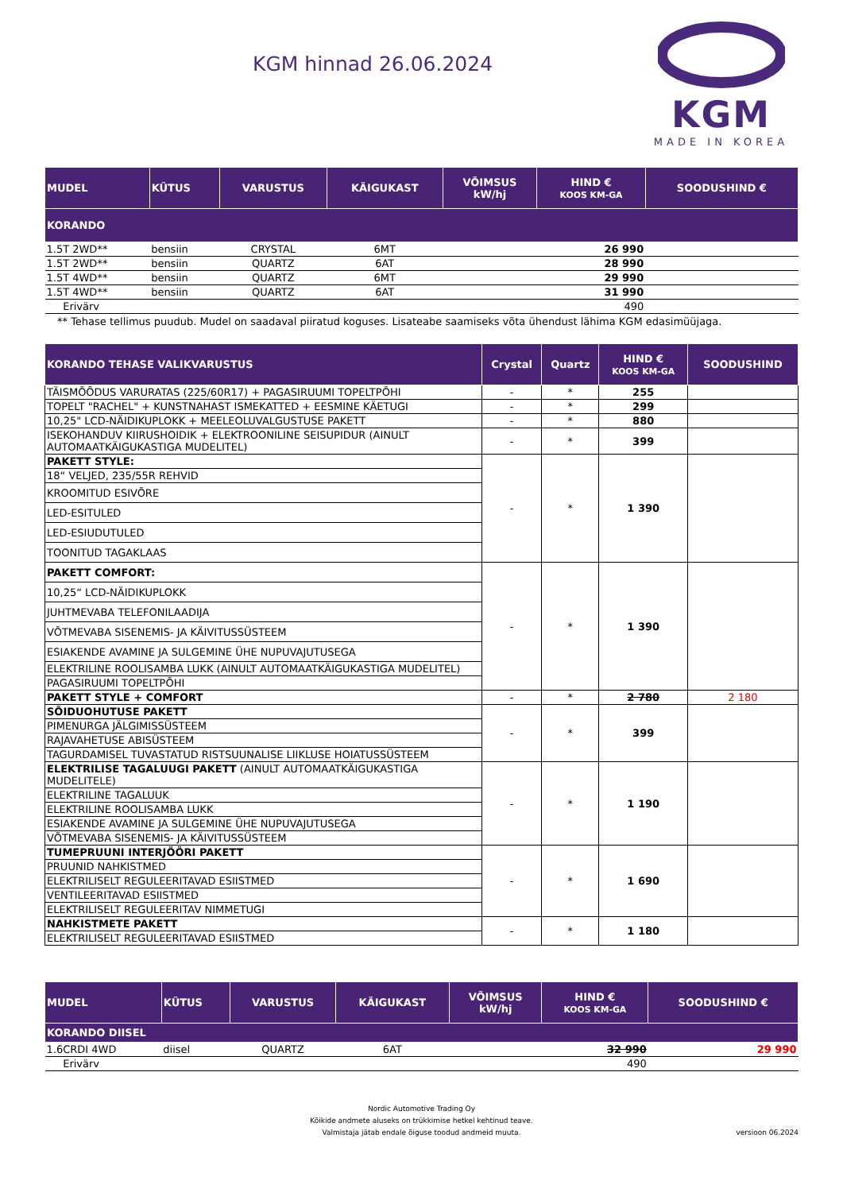KGM hinnad 26.06.2024
KGM
MADE IN KOREA
| MUDEL | KÜTUS | VARUSTUS | KÄIGUKAST | VÕIMSUS kW/hj | HIND € KOOS KM-GA | SOODUSHIND € |
| --- | --- | --- | --- | --- | --- | --- |
| KORANDO | | | | | | |
| 1.5T 2WD** | bensiin | CRYSTAL | 6MT | | 26 990 | |
| 1.5T 2WD** | bensiin | QUARTZ | 6AT | | 28 990 | |
| 1.5T 4WD** | bensiin | QUARTZ | 6MT | | 29 990 | |
| 1.5T 4WD** | bensiin | QUARTZ | 6AT | | 31 990 | |
| Erivärv | | | | | 490 | |
** Tehase tellimus puudub. Mudel on saadaval piiratud koguses. Lisateabe saamiseks võta ühendust lähima KGM edasimüüjaga.
| KORANDO TEHASE VALIKVARUSTUS | Crystal | Quartz | HIND € KOOS KM-GA | SOODUSHIND |
| --- | --- | --- | --- | --- |
| TÄISMÕÕDUS VARURATAS (225/60R17) + PAGASIRUUMI TOPELTPÕHI | - | * | 255 | |
| TOPELT "RACHEL" + KUNSTNAHAST ISMEKATTED + EESMINE KÄETUGI | - | * | 299 | |
| 10,25" LCD-NÄIDIKUPLOKK + MEELEOLUVALGUSTUSE PAKETT | - | * | 880 | |
| ISEKOHANDUV KIIRUSHOIDIK + ELEKTROONILINE SEISUPIDUR (AINULT AUTOMAATKÄIGUKASTIGA MUDELITEL) | - | * | 399 | |
| PAKETT STYLE: | - | * | 1 390 | |
| 18“ VELJED, 235/55R REHVID | | | | |
| KROOMITUD ESIVÕRE | | | | |
| LED-ESITULED | | | | |
| LED-ESIUDUTULED | | | | |
| TOONITUD TAGAKLAAS | | | | |
| PAKETT COMFORT: | - | * | 1 390 | |
| 10,25“ LCD-NÄIDIKUPLOKK | | | | |
| JUHTMEVABA TELEFONILAADIJA | | | | |
| VÕTMEVABA SISENEMIS- JA KÄIVITUSSÜSTEEM | | | | |
| ESIAKENDE AVAMINE JA SULGEMINE ÜHE NUPUVAJUTUSEGA | | | | |
| ELEKTRILINE ROOLISAMBA LUKK (AINULT AUTOMAATKÄIGUKASTIGA MUDELITEL) | | | | |
| PAGASIRUUMI TOPELTPÕHI | | | | |
| PAKETT STYLE + COMFORT | - | * | 2 780 | 2 180 |
| SÕIDUOHUTUSE PAKETT | - | * | 399 | |
| PIMENURGA JÄLGIMISSÜSTEEM | | | | |
| RAJAVAHETUSE ABISÜSTEEM | | | | |
| TAGURDAMISEL TUVASTATUD RISTSUUNALISE LIIKLUSE HOIATUSSÜSTEEM | | | | |
| ELEKTRILISE TAGALUUGI PAKETT (AINULT AUTOMAATKÄIGUKASTIGA MUDELITELE) | - | * | 1 190 | |
| ELEKTRILINE TAGALUUK | | | | |
| ELEKTRILINE ROOLISAMBA LUKK | | | | |
| ESIAKENDE AVAMINE JA SULGEMINE ÜHE NUPUVAJUTUSEGA | | | | |
| VÕTMEVABA SISENEMIS- JA KÄIVITUSSÜSTEEM | | | | |
| TUMEPRUUNI INTERJÖÖRI PAKETT | - | * | 1 690 | |
| PRUUNID NAHKISTMED | | | | |
| ELEKTRILISELT REGULEERITAVAD ESIISTMED | | | | |
| VENTILEERITAVAD ESIISTMED | | | | |
| ELEKTRILISELT REGULEERITAV NIMMETUGI | | | | |
| NAHKISTMETE PAKETT | - | * | 1 180 | |
| ELEKTRILISELT REGULEERITAVAD ESIISTMED | | | | |
| MUDEL | KÜTUS | VARUSTUS | KÄIGUKAST | VÕIMSUS kW/hj | HIND € KOOS KM-GA | SOODUSHIND € |
| --- | --- | --- | --- | --- | --- | --- |
| KORANDO DIISEL | | | | | | |
| 1.6CRDI 4WD | diisel | QUARTZ | 6AT | | 32 990 | 29 990 |
| Erivärv | | | | | 490 | |
Nordic Automotive Trading Oy
Kõikide andmete aluseks on trükkimise hetkel kehtinud teave.
Valmistaja jätab endale õiguse toodud andmeid muuta.
versioon 06.2024